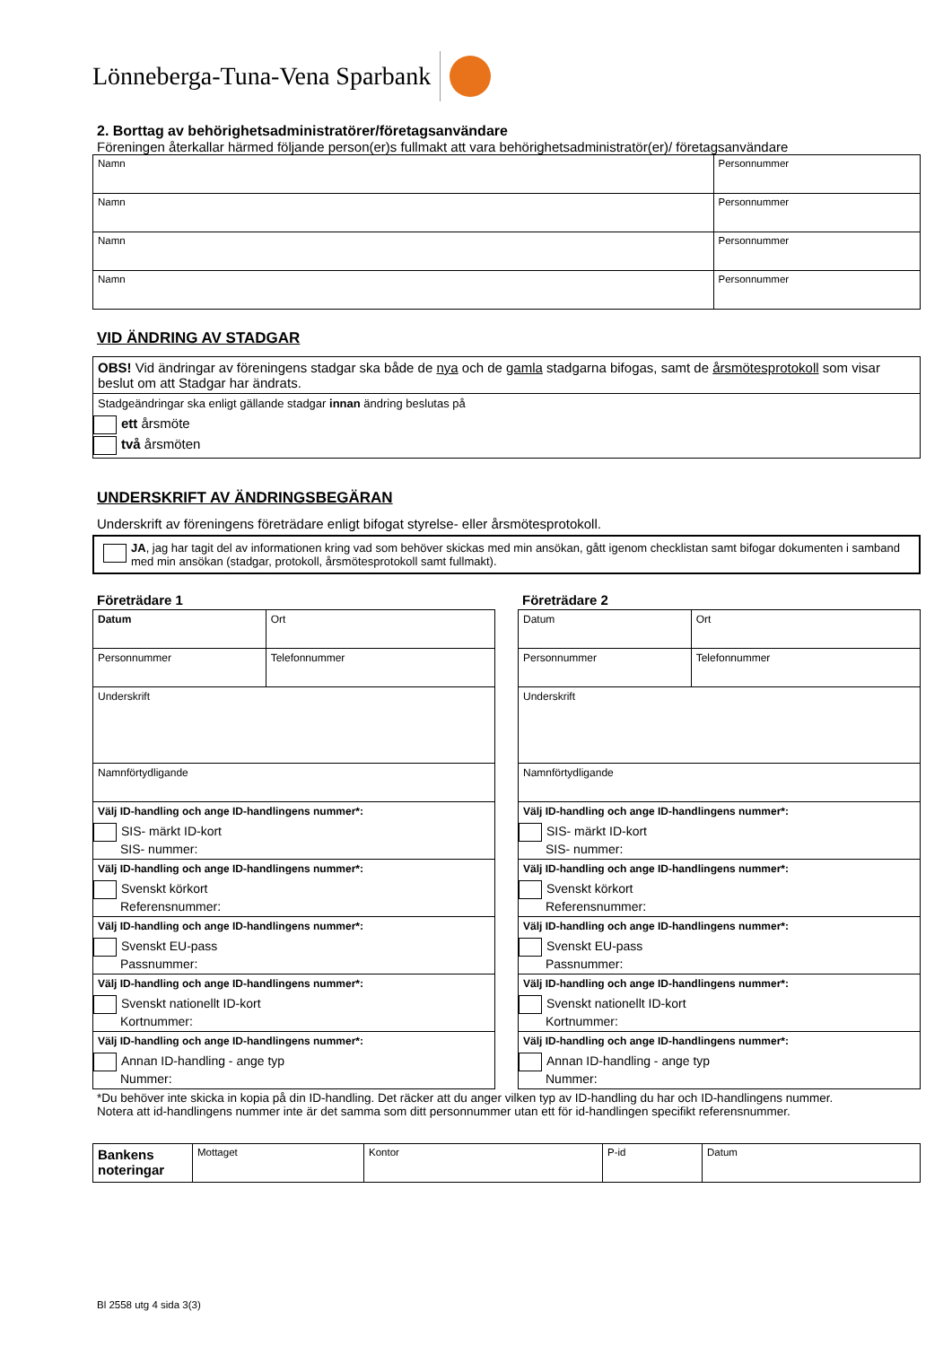Lönneberga-Tuna-Vena Sparbank
2. Borttag av behörighetsadministratörer/företagsanvändare
Föreningen återkallar härmed följande person(er)s fullmakt att vara behörighetsadministratör(er)/ företagsanvändare
| Namn | Personnummer |
| Namn | Personnummer |
| Namn | Personnummer |
| Namn | Personnummer |
VID ÄNDRING AV STADGAR
| OBS! Vid ändringar av föreningens stadgar ska både de nya och de gamla stadgarna bifogas, samt de årsmötesprotokoll som visar beslut om att Stadgar har ändrats. |
| Stadgeändringar ska enligt gällande stadgar innan ändring beslutas på ett årsmöte två årsmöten |
UNDERSKRIFT AV ÄNDRINGSBEGÄRAN
Underskrift av föreningens företrädare enligt bifogat styrelse- eller årsmötesprotokoll.
JA, jag har tagit del av informationen kring vad som behöver skickas med min ansökan, gått igenom checklistan samt bifogar dokumenten i samband med min ansökan (stadgar, protokoll, årsmötesprotokoll samt fullmakt).
Företrädare 1
| Datum | Ort |
| Personnummer | Telefonnummer |
| Underskrift | |
| Namnförtydligande | |
| Välj ID-handling och ange ID-handlingens nummer*: SIS- märkt ID-kort SIS- nummer: | |
| Välj ID-handling och ange ID-handlingens nummer*: Svenskt körkort Referensnummer: | |
| Välj ID-handling och ange ID-handlingens nummer*: Svenskt EU-pass Passnummer: | |
| Välj ID-handling och ange ID-handlingens nummer*: Svenskt nationellt ID-kort Kortnummer: | |
| Välj ID-handling och ange ID-handlingens nummer*: Annan ID-handling - ange typ Nummer: | |
Företrädare 2
| Datum | Ort |
| Personnummer | Telefonnummer |
| Underskrift | |
| Namnförtydligande | |
| Välj ID-handling och ange ID-handlingens nummer*: SIS- märkt ID-kort SIS- nummer: | |
| Välj ID-handling och ange ID-handlingens nummer*: Svenskt körkort Referensnummer: | |
| Välj ID-handling och ange ID-handlingens nummer*: Svenskt EU-pass Passnummer: | |
| Välj ID-handling och ange ID-handlingens nummer*: Svenskt nationellt ID-kort Kortnummer: | |
| Välj ID-handling och ange ID-handlingens nummer*: Annan ID-handling - ange typ Nummer: | |
*Du behöver inte skicka in kopia på din ID-handling. Det räcker att du anger vilken typ av ID-handling du har och ID-handlingens nummer.
Notera att id-handlingens nummer inte är det samma som ditt personnummer utan ett för id-handlingen specifikt referensnummer.
| Bankens noteringar | Mottaget | Kontor | P-id | Datum |
Bl 2558 utg 4 sida 3(3)